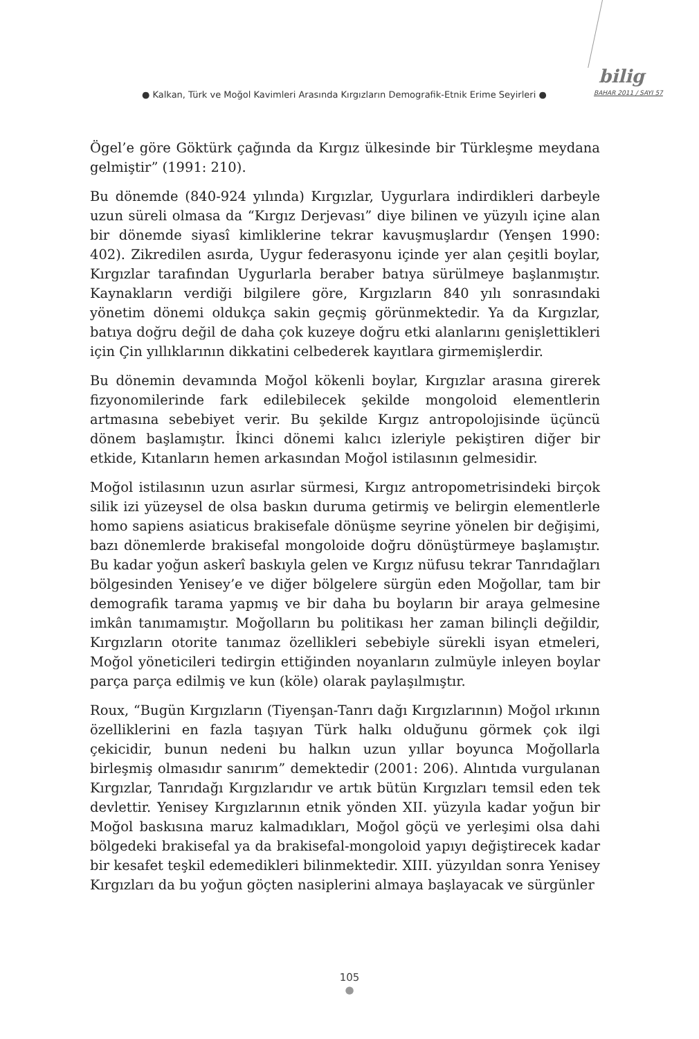bilig
● Kalkan, Türk ve Moğol Kavimleri Arasında Kırgızların Demografik-Etnik Erime Seyirleri ●
BAHAR 2011 / SAYI 57
Ögel’e göre Göktürk çağında da Kırgız ülkesinde bir Türkleşme meydana gelmiştir” (1991: 210).
Bu dönemde (840-924 yılında) Kırgızlar, Uygurlara indirdikleri darbeyle uzun süreli olmasa da “Kırgız Derjevası” diye bilinen ve yüzyılı içine alan bir dönemde siyasî kimliklerine tekrar kavuşmuşlardır (Yenşen 1990: 402). Zikredilen asırda, Uygur federasyonu içinde yer alan çeşitli boylar, Kırgızlar tarafından Uygurlarla beraber batıya sürülmeye başlanmıştır. Kaynakların verdiği bilgilere göre, Kırgızların 840 yılı sonrasındaki yönetim dönemi oldukça sakin geçmiş görünmektedir. Ya da Kırgızlar, batıya doğru değil de daha çok kuzeye doğru etki alanlarını genişlettikleri için Çin yıllıklarının dikkatini celbederek kayıtlara girmemişlerdir.
Bu dönemin devamında Moğol kökenli boylar, Kırgızlar arasına girerek fizyonomilerinde fark edilebilecek şekilde mongoloid elementlerin artmasına sebebiyet verir. Bu şekilde Kırgız antropolojisinde üçüncü dönem başlamıştır. İkinci dönemi kalıcı izleriyle pekiştiren diğer bir etkide, Kıtanların hemen arkasından Moğol istilasının gelmesidir.
Moğol istilasının uzun asırlar sürmesi, Kırgız antropometrisindeki birçok silik izi yüzeysel de olsa baskın duruma getirmiş ve belirgin elementlerle homo sapiens asiaticus brakisefale dönüşme seyrine yönelen bir değişimi, bazı dönemlerde brakisefal mongoloide doğru dönüştürmeye başlamıştır. Bu kadar yoğun askerî baskıyla gelen ve Kırgız nüfusu tekrar Tanrıdağları bölgesinden Yenisey’e ve diğer bölgelere sürgün eden Moğollar, tam bir demografik tarama yapmış ve bir daha bu boyların bir araya gelmesine imkân tanımamıştır. Moğolların bu politikası her zaman bilinçli değildir, Kırgızların otorite tanımaz özellikleri sebebiyle sürekli isyan etmeleri, Moğol yöneticileri tedirgin ettiğinden noyanların zulmüyle inleyen boylar parça parça edilmiş ve kun (köle) olarak paylaşılmıştır.
Roux, “Bugün Kırgızların (Tiyenşan-Tanrı dağı Kırgızlarının) Moğol ırkının özelliklerini en fazla taşıyan Türk halkı olduğunu görmek çok ilgi çekicidir, bunun nedeni bu halkın uzun yıllar boyunca Moğollarla birleşmiş olmasıdır sanırım” demektedir (2001: 206). Alıntıda vurgulanan Kırgızlar, Tanrıdağı Kırgızlarıdır ve artık bütün Kırgızları temsil eden tek devlettir. Yenisey Kırgızlarının etnik yönden XII. yüzyıla kadar yoğun bir Moğol baskısına maruz kalmadıkları, Moğol göçü ve yerleşimi olsa dahi bölgedeki brakisefal ya da brakisefal-mongoloid yapıyı değiştirecek kadar bir kesafet teşkil edemedikleri bilinmektedir. XIII. yüzyıldan sonra Yenisey Kırgızları da bu yoğun göçten nasiplerini almaya başlayacak ve sürgünler
105
●